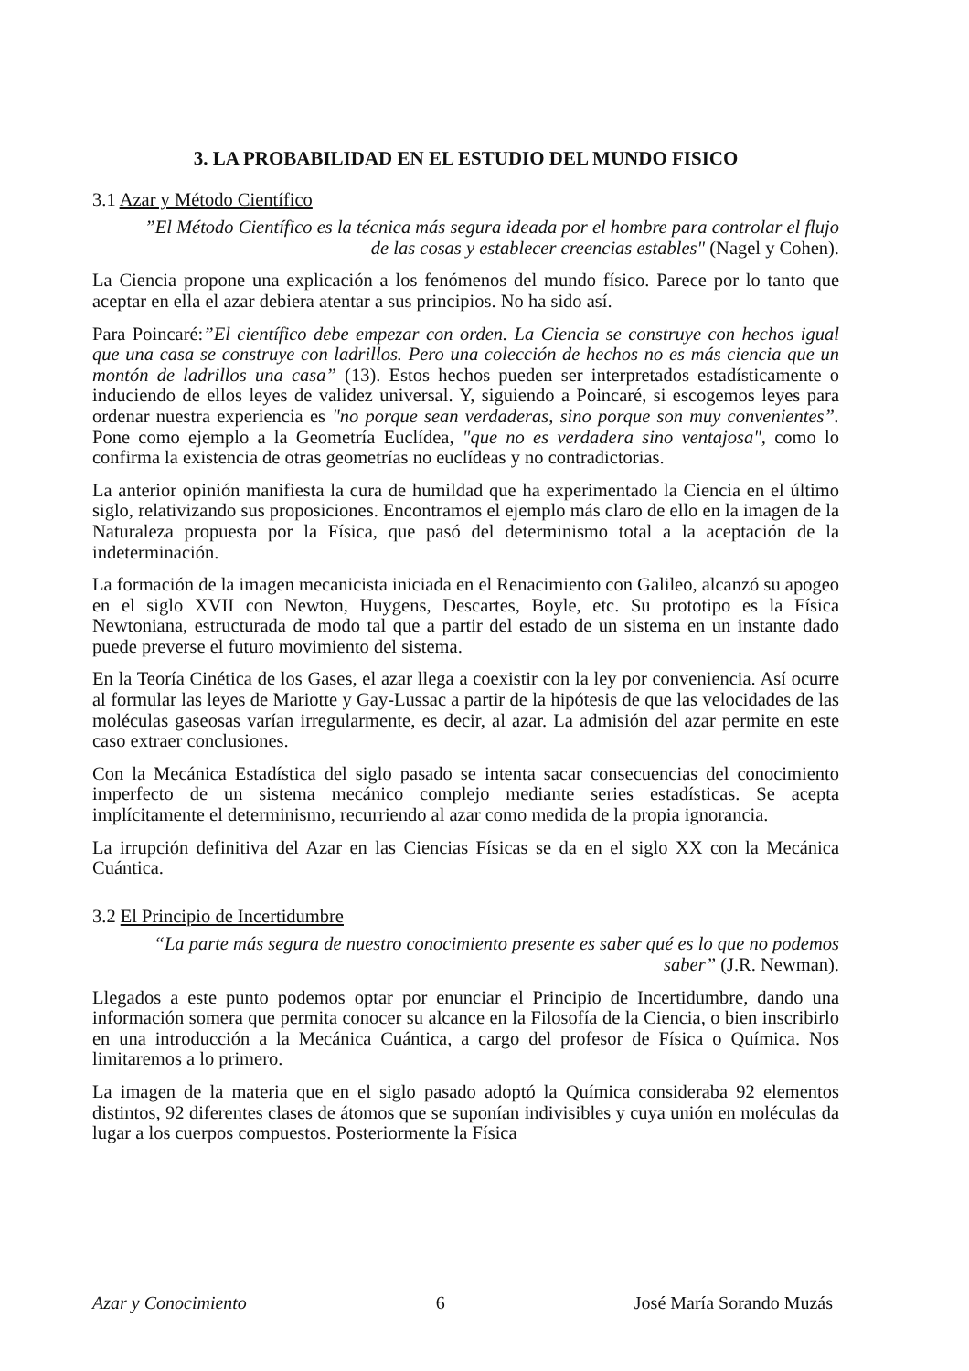3. LA PROBABILIDAD EN EL ESTUDIO DEL MUNDO FISICO
3.1 Azar y Método Científico
”El Método Científico es la técnica más segura ideada por el hombre para controlar el flujo de las cosas y establecer creencias estables" (Nagel y Cohen).
La Ciencia propone una explicación a los fenómenos del mundo físico. Parece por lo tanto que aceptar en ella el azar debiera atentar a sus principios. No ha sido así.
Para Poincaré:”El científico debe empezar con orden. La Ciencia se construye con hechos igual que una casa se construye con ladrillos. Pero una colección de hechos no es más ciencia que un montón de ladrillos una casa” (13). Estos hechos pueden ser interpretados estadísticamente o induciendo de ellos leyes de validez universal. Y, siguiendo a Poincaré, si escogemos leyes para ordenar nuestra experiencia es "no porque sean verdaderas, sino porque son muy convenientes”. Pone como ejemplo a la Geometría Euclídea, "que no es verdadera sino ventajosa", como lo confirma la existencia de otras geometrías no euclídeas y no contradictorias.
La anterior opinión manifiesta la cura de humildad que ha experimentado la Ciencia en el último siglo, relativizando sus proposiciones. Encontramos el ejemplo más claro de ello en la imagen de la Naturaleza propuesta por la Física, que pasó del determinismo total a la aceptación de la indeterminación.
La formación de la imagen mecanicista iniciada en el Renacimiento con Galileo, alcanzó su apogeo en el siglo XVII con Newton, Huygens, Descartes, Boyle, etc. Su prototipo es la Física Newtoniana, estructurada de modo tal que a partir del estado de un sistema en un instante dado puede preverse el futuro movimiento del sistema.
En la Teoría Cinética de los Gases, el azar llega a coexistir con la ley por conveniencia. Así ocurre al formular las leyes de Mariotte y Gay-Lussac a partir de la hipótesis de que las velocidades de las moléculas gaseosas varían irregularmente, es decir, al azar. La admisión del azar permite en este caso extraer conclusiones.
Con la Mecánica Estadística del siglo pasado se intenta sacar consecuencias del conocimiento imperfecto de un sistema mecánico complejo mediante series estadísticas. Se acepta implícitamente el determinismo, recurriendo al azar como medida de la propia ignorancia.
La irrupción definitiva del Azar en las Ciencias Físicas se da en el siglo XX con la Mecánica Cuántica.
3.2 El Principio de Incertidumbre
“La parte más segura de nuestro conocimiento presente es saber qué es lo que no podemos saber” (J.R. Newman).
Llegados a este punto podemos optar por enunciar el Principio de Incertidumbre, dando una información somera que permita conocer su alcance en la Filosofía de la Ciencia, o bien inscribirlo en una introducción a la Mecánica Cuántica, a cargo del profesor de Física o Química. Nos limitaremos a lo primero.
La imagen de la materia que en el siglo pasado adoptó la Química consideraba 92 elementos distintos, 92 diferentes clases de átomos que se suponían indivisibles y cuya unión en moléculas da lugar a los cuerpos compuestos. Posteriormente la Física
Azar y Conocimiento 6 José María Sorando Muzás